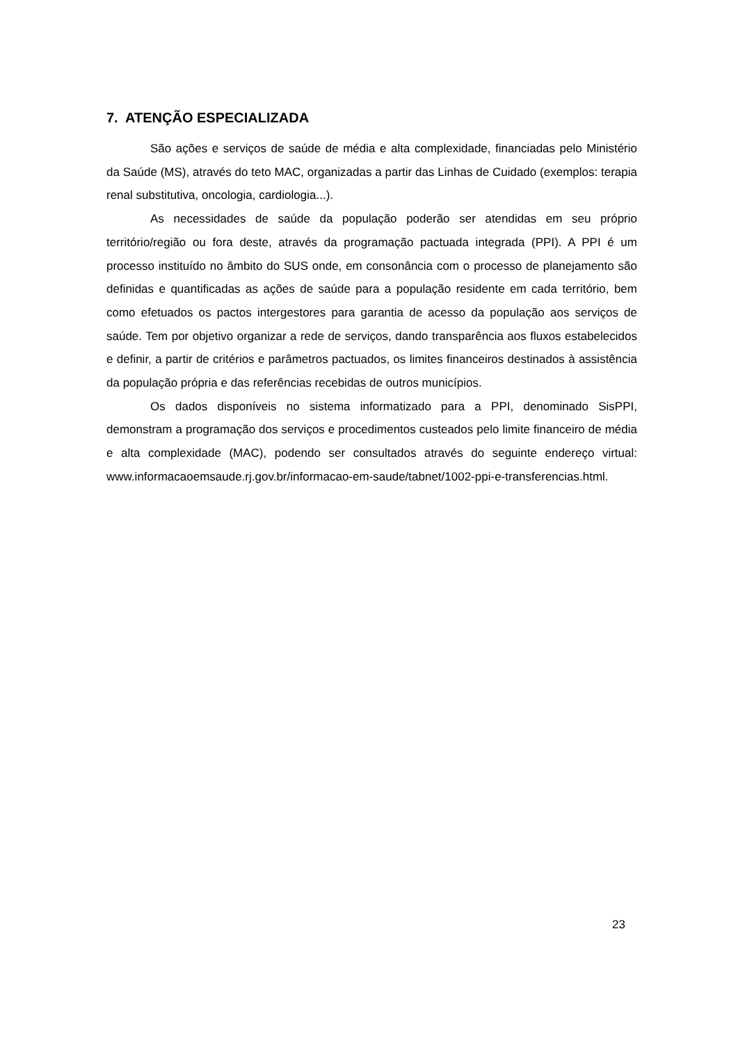7. ATENÇÃO ESPECIALIZADA
São ações e serviços de saúde de média e alta complexidade, financiadas pelo Ministério da Saúde (MS), através do teto MAC, organizadas a partir das Linhas de Cuidado (exemplos: terapia renal substitutiva, oncologia, cardiologia...).
As necessidades de saúde da população poderão ser atendidas em seu próprio território/região ou fora deste, através da programação pactuada integrada (PPI). A PPI é um processo instituído no âmbito do SUS onde, em consonância com o processo de planejamento são definidas e quantificadas as ações de saúde para a população residente em cada território, bem como efetuados os pactos intergestores para garantia de acesso da população aos serviços de saúde. Tem por objetivo organizar a rede de serviços, dando transparência aos fluxos estabelecidos e definir, a partir de critérios e parâmetros pactuados, os limites financeiros destinados à assistência da população própria e das referências recebidas de outros municípios.
Os dados disponíveis no sistema informatizado para a PPI, denominado SisPPI, demonstram a programação dos serviços e procedimentos custeados pelo limite financeiro de média e alta complexidade (MAC), podendo ser consultados através do seguinte endereço virtual: www.informacaoemsaude.rj.gov.br/informacao-em-saude/tabnet/1002-ppi-e-transferencias.html.
23